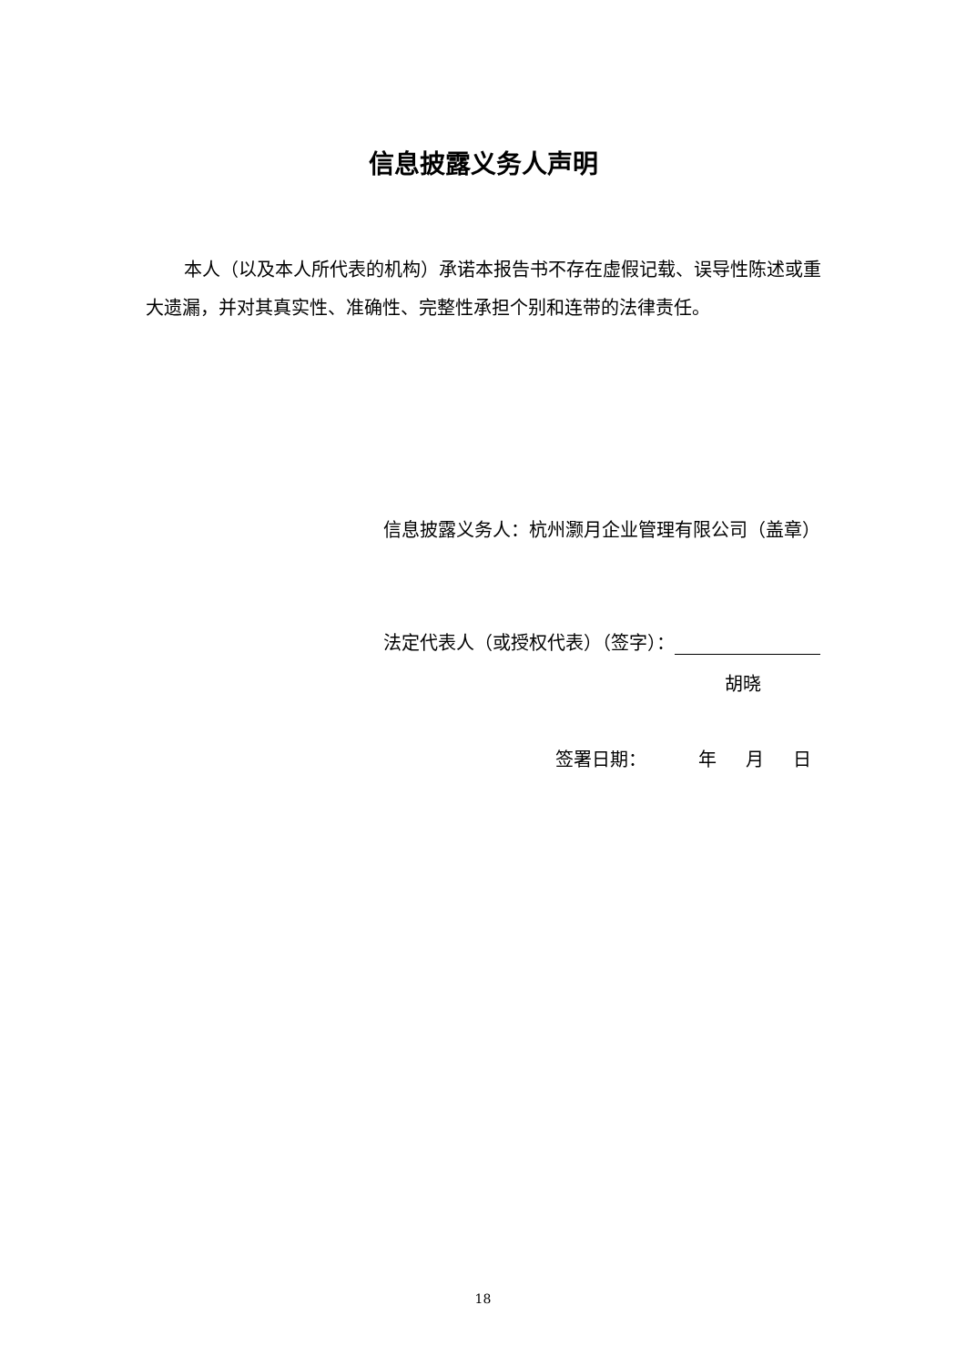信息披露义务人声明
本人（以及本人所代表的机构）承诺本报告书不存在虚假记载、误导性陈述或重大遗漏，并对其真实性、准确性、完整性承担个别和连带的法律责任。
信息披露义务人：杭州灏月企业管理有限公司（盖章）
法定代表人（或授权代表）（签字）：
胡晓
签署日期： 年 月 日
18